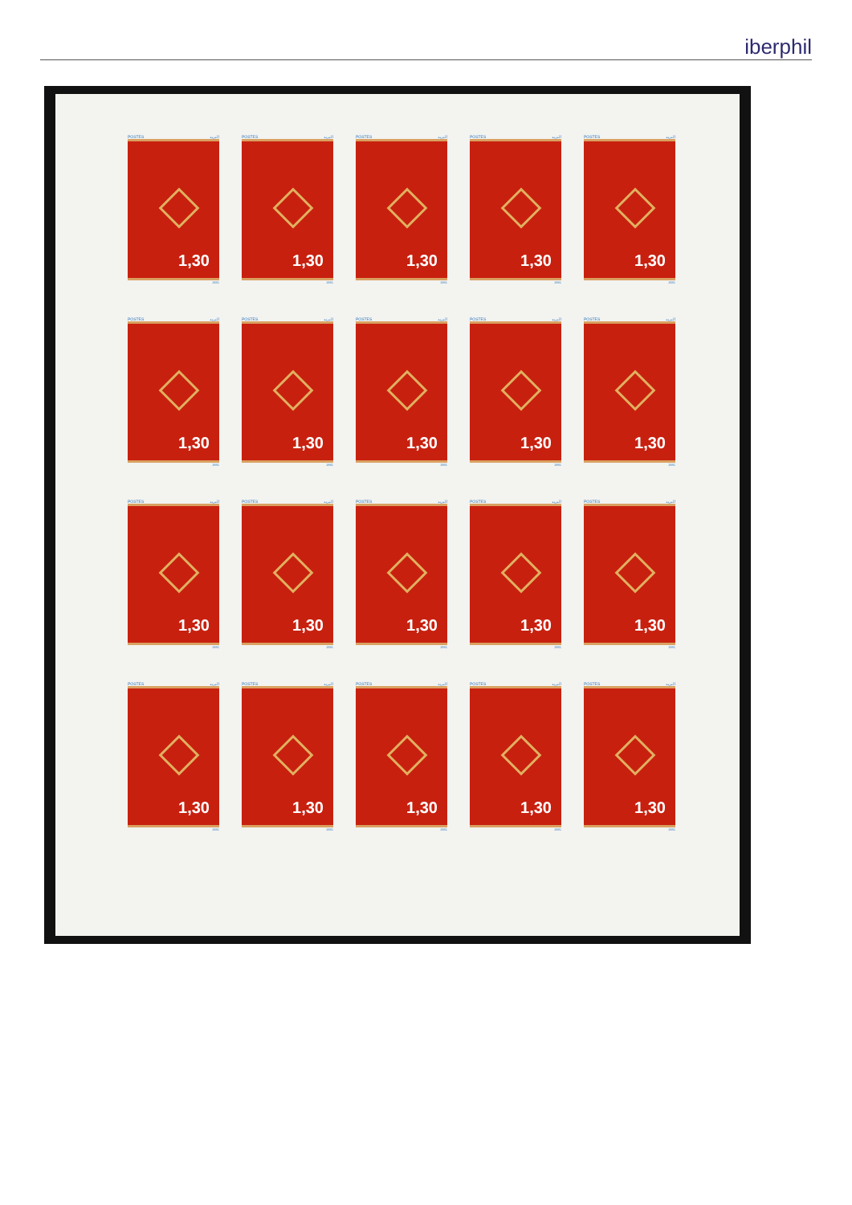iberphil
POSTES البريد
1,30
1981
POSTES البريد
1,30
1981
POSTES البريد
1,30
1981
POSTES البريد
1,30
1981
POSTES البريد
1,30
1981
POSTES البريد
1,30
1981
POSTES البريد
1,30
1981
POSTES البريد
1,30
1981
POSTES البريد
1,30
1981
POSTES البريد
1,30
1981
POSTES البريد
1,30
1981
POSTES البريد
1,30
1981
POSTES البريد
1,30
1981
POSTES البريد
1,30
1981
POSTES البريد
1,30
1981
POSTES البريد
1,30
1981
POSTES البريد
1,30
1981
POSTES البريد
1,30
1981
POSTES البريد
1,30
1981
POSTES البريد
1,30
1981